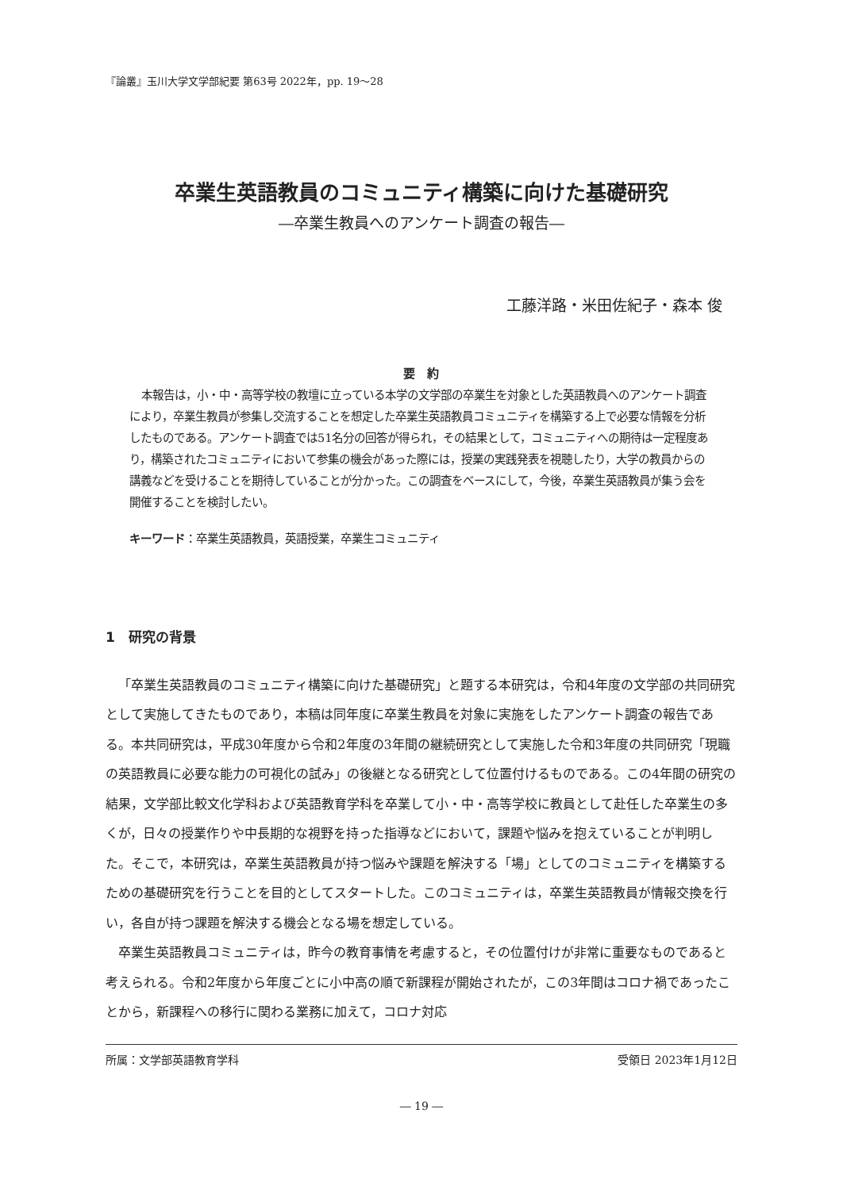『論叢』玉川大学文学部紀要 第63号 2022年，pp. 19～28
卒業生英語教員のコミュニティ構築に向けた基礎研究
―卒業生教員へのアンケート調査の報告―
工藤洋路・米田佐紀子・森本 俊
要　約
本報告は，小・中・高等学校の教壇に立っている本学の文学部の卒業生を対象とした英語教員へのアンケート調査により，卒業生教員が参集し交流することを想定した卒業生英語教員コミュニティを構築する上で必要な情報を分析したものである。アンケート調査では51名分の回答が得られ，その結果として，コミュニティへの期待は一定程度あり，構築されたコミュニティにおいて参集の機会があった際には，授業の実践発表を視聴したり，大学の教員からの講義などを受けることを期待していることが分かった。この調査をベースにして，今後，卒業生英語教員が集う会を開催することを検討したい。
キーワード：卒業生英語教員，英語授業，卒業生コミュニティ
1　研究の背景
「卒業生英語教員のコミュニティ構築に向けた基礎研究」と題する本研究は，令和4年度の文学部の共同研究として実施してきたものであり，本稿は同年度に卒業生教員を対象に実施をしたアンケート調査の報告である。本共同研究は，平成30年度から令和2年度の3年間の継続研究として実施した令和3年度の共同研究「現職の英語教員に必要な能力の可視化の試み」の後継となる研究として位置付けるものである。この4年間の研究の結果，文学部比較文化学科および英語教育学科を卒業して小・中・高等学校に教員として赴任した卒業生の多くが，日々の授業作りや中長期的な視野を持った指導などにおいて，課題や悩みを抱えていることが判明した。そこで，本研究は，卒業生英語教員が持つ悩みや課題を解決する「場」としてのコミュニティを構築するための基礎研究を行うことを目的としてスタートした。このコミュニティは，卒業生英語教員が情報交換を行い，各自が持つ課題を解決する機会となる場を想定している。
卒業生英語教員コミュニティは，昨今の教育事情を考慮すると，その位置付けが非常に重要なものであると考えられる。令和2年度から年度ごとに小中高の順で新課程が開始されたが，この3年間はコロナ禍であったことから，新課程への移行に関わる業務に加えて，コロナ対応
所属：文学部英語教育学科 受領日 2023年1月12日
― 19 ―